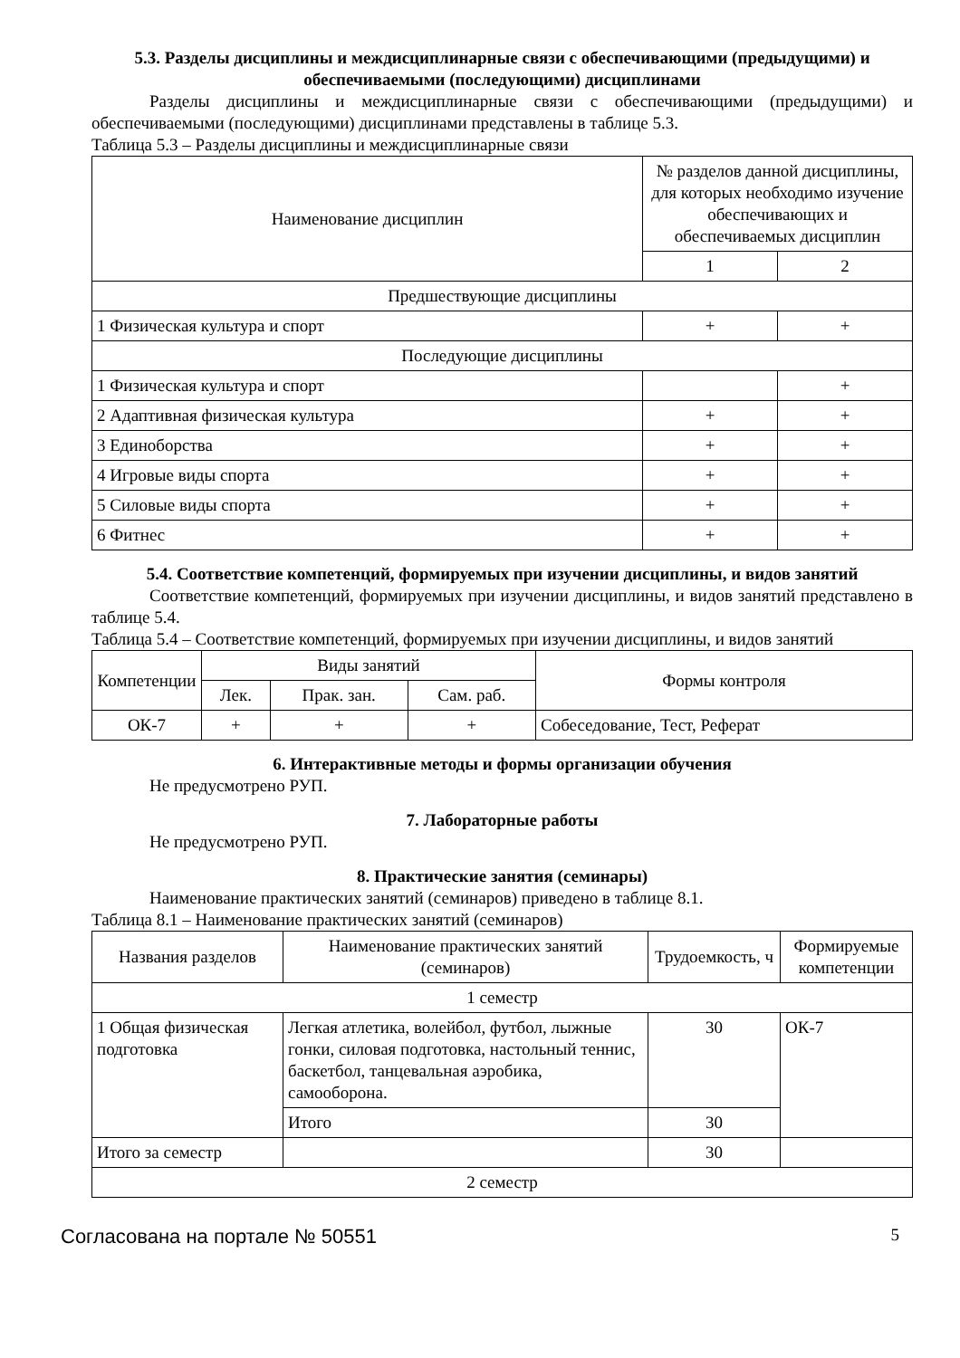5.3. Разделы дисциплины и междисциплинарные связи с обеспечивающими (предыдущими) и обеспечиваемыми (последующими) дисциплинами
Разделы дисциплины и междисциплинарные связи с обеспечивающими (предыдущими) и обеспечиваемыми (последующими) дисциплинами представлены в таблице 5.3.
Таблица 5.3 – Разделы дисциплины и междисциплинарные связи
| Наименование дисциплин | № разделов данной дисциплины, для которых необходимо изучение обеспечивающих и обеспечиваемых дисциплин | |
| --- | --- | --- |
| | 1 | 2 |
| Предшествующие дисциплины | | |
| 1 Физическая культура и спорт | + | + |
| Последующие дисциплины | | |
| 1 Физическая культура и спорт | | + |
| 2 Адаптивная физическая культура | + | + |
| 3 Единоборства | + | + |
| 4 Игровые виды спорта | + | + |
| 5 Силовые виды спорта | + | + |
| 6 Фитнес | + | + |
5.4. Соответствие компетенций, формируемых при изучении дисциплины, и видов занятий
Соответствие компетенций, формируемых при изучении дисциплины, и видов занятий представлено в таблице 5.4.
Таблица 5.4 – Соответствие компетенций, формируемых при изучении дисциплины, и видов занятий
| Компетенции | Виды занятий | | | Формы контроля |
| --- | --- | --- | --- | --- |
| | Лек. | Прак. зан. | Сам. раб. | |
| ОК-7 | + | + | + | Собеседование, Тест, Реферат |
6. Интерактивные методы и формы организации обучения
Не предусмотрено РУП.
7. Лабораторные работы
Не предусмотрено РУП.
8. Практические занятия (семинары)
Наименование практических занятий (семинаров) приведено в таблице 8.1.
Таблица 8.1 – Наименование практических занятий (семинаров)
| Названия разделов | Наименование практических занятий (семинаров) | Трудоемкость, ч | Формируемые компетенции |
| --- | --- | --- | --- |
| 1 семестр | | | |
| 1 Общая физическая подготовка | Легкая атлетика, волейбол, футбол, лыжные гонки, силовая подготовка, настольный теннис, баскетбол, танцевальная аэробика, самооборона. | 30 | ОК-7 |
| | Итого | 30 | |
| Итого за семестр | | 30 | |
| 2 семестр | | | |
Согласована на портале № 50551 5